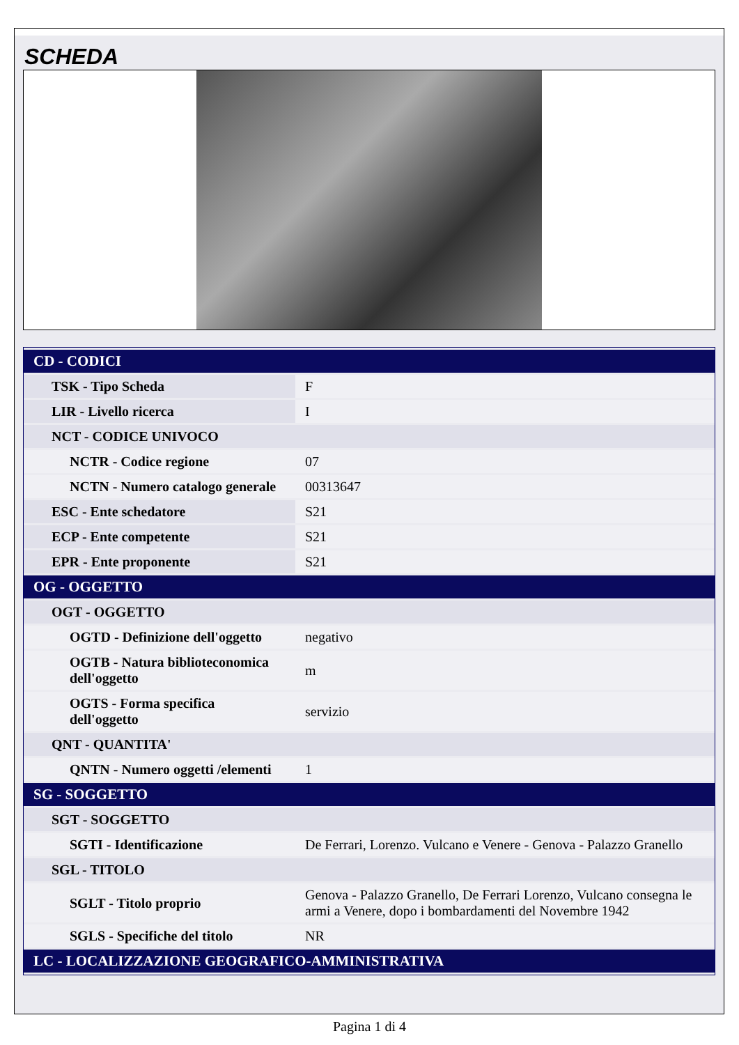SCHEDA
| CD - CODICI | |
| --- | --- |
| TSK - Tipo Scheda | F |
| LIR - Livello ricerca | I |
| NCT - CODICE UNIVOCO | |
| NCTR - Codice regione | 07 |
| NCTN - Numero catalogo generale | 00313647 |
| ESC - Ente schedatore | S21 |
| ECP - Ente competente | S21 |
| EPR - Ente proponente | S21 |
| OG - OGGETTO | |
| OGT - OGGETTO | |
| OGTD - Definizione dell'oggetto | negativo |
| OGTB - Natura biblioteconomica dell'oggetto | m |
| OGTS - Forma specifica dell'oggetto | servizio |
| QNT - QUANTITA' | |
| QNTN - Numero oggetti /elementi | 1 |
| SG - SOGGETTO | |
| SGT - SOGGETTO | |
| SGTI - Identificazione | De Ferrari, Lorenzo. Vulcano e Venere - Genova - Palazzo Granello |
| SGL - TITOLO | |
| SGLT - Titolo proprio | Genova - Palazzo Granello, De Ferrari Lorenzo, Vulcano consegna le armi a Venere, dopo i bombardamenti del Novembre 1942 |
| SGLS - Specifiche del titolo | NR |
| LC - LOCALIZZAZIONE GEOGRAFICO-AMMINISTRATIVA | |
Pagina 1 di 4